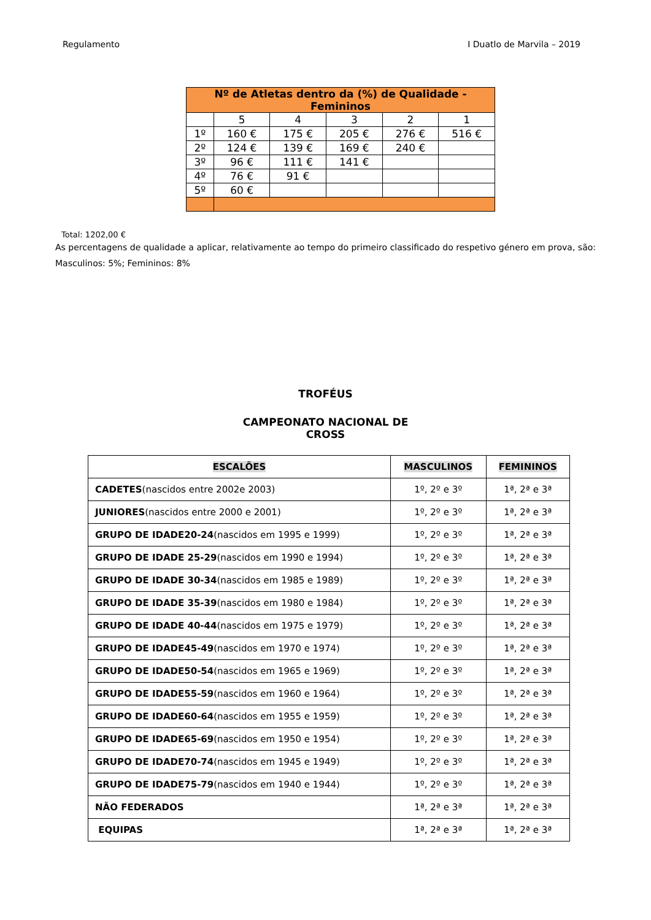Regulamento I Duatlo de Marvila – 2019
| Nº de Atletas dentro da (%) de Qualidade - Femininos | | | | | |
| --- | --- | --- | --- | --- | --- |
| | 5 | 4 | 3 | 2 | 1 |
| 1º | 160 € | 175 € | 205 € | 276 € | 516 € |
| 2º | 124 € | 139 € | 169 € | 240 € | |
| 3º | 96 € | 111 € | 141 € | | |
| 4º | 76 € | 91 € | | | |
| 5º | 60 € | | | | |
Total: 1202,00 €
As percentagens de qualidade a aplicar, relativamente ao tempo do primeiro classificado do respetivo género em prova, são: Masculinos: 5%; Femininos: 8%
TROFÉUS
CAMPEONATO NACIONAL DE
CROSS
| ESCALÕES | MASCULINOS | FEMININOS |
| --- | --- | --- |
| CADETES (nascidos entre 2002e 2003) | 1º, 2º e 3º | 1ª, 2ª e 3ª |
| JUNIORES (nascidos entre 2000 e 2001) | 1º, 2º e 3º | 1ª, 2ª e 3ª |
| GRUPO DE IDADE20-24 (nascidos em 1995 e 1999) | 1º, 2º e 3º | 1ª, 2ª e 3ª |
| GRUPO DE IDADE 25-29 (nascidos em 1990 e 1994) | 1º, 2º e 3º | 1ª, 2ª e 3ª |
| GRUPO DE IDADE 30-34 (nascidos em 1985 e 1989) | 1º, 2º e 3º | 1ª, 2ª e 3ª |
| GRUPO DE IDADE 35-39 (nascidos em 1980 e 1984) | 1º, 2º e 3º | 1ª, 2ª e 3ª |
| GRUPO DE IDADE 40-44 (nascidos em 1975 e 1979) | 1º, 2º e 3º | 1ª, 2ª e 3ª |
| GRUPO DE IDADE45-49 (nascidos em 1970 e 1974) | 1º, 2º e 3º | 1ª, 2ª e 3ª |
| GRUPO DE IDADE50-54 (nascidos em 1965 e 1969) | 1º, 2º e 3º | 1ª, 2ª e 3ª |
| GRUPO DE IDADE55-59 (nascidos em 1960 e 1964) | 1º, 2º e 3º | 1ª, 2ª e 3ª |
| GRUPO DE IDADE60-64 (nascidos em 1955 e 1959) | 1º, 2º e 3º | 1ª, 2ª e 3ª |
| GRUPO DE IDADE65-69 (nascidos em 1950 e 1954) | 1º, 2º e 3º | 1ª, 2ª e 3ª |
| GRUPO DE IDADE70-74 (nascidos em 1945 e 1949) | 1º, 2º e 3º | 1ª, 2ª e 3ª |
| GRUPO DE IDADE75-79 (nascidos em 1940 e 1944) | 1º, 2º e 3º | 1ª, 2ª e 3ª |
| NÃO FEDERADOS | 1ª, 2ª e 3ª | 1ª, 2ª e 3ª |
| EQUIPAS | 1ª, 2ª e 3ª | 1ª, 2ª e 3ª |